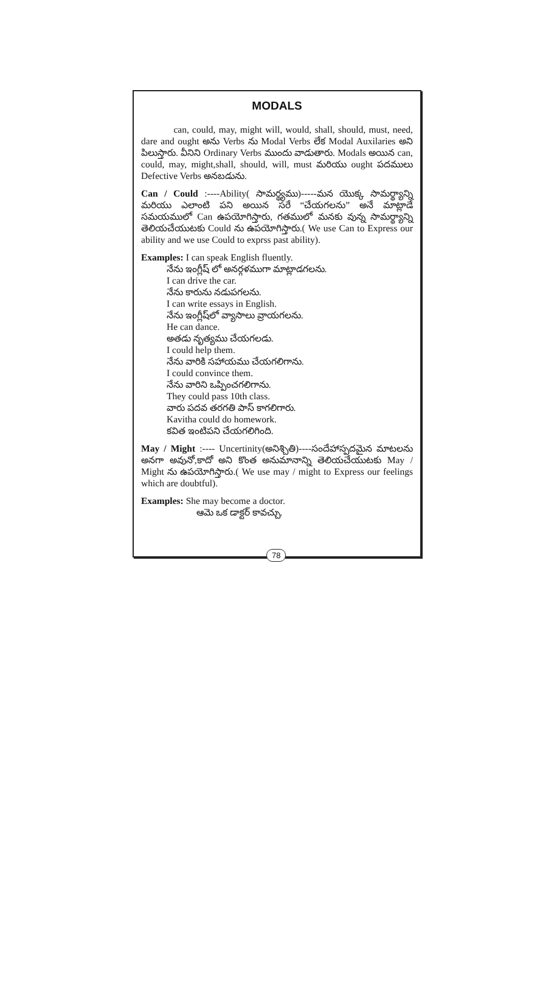MODALS
can, could, may, might will, would, shall, should, must, need, dare and ought అను Verbs ను Modal Verbs లేక Modal Auxilaries అని పిలుస్తారు. వీనిని Ordinary Verbs ముందు వాడుతారు. Modals అయిన can, could, may, might,shall, should, will, must మరియు ought పదములు Defective Verbs అనబడును.
Can / Could :----Ability( సామర్థ్యము)-----మన యొక్క సామర్థ్యాన్ని మరియు ఎలాంటి పని అయిన సరే “చేయగలను” అనే మాట్లాడే సమయములో Can ఉపయోగిస్తారు, గతములో మనకు వున్న సామర్థ్యాన్ని తెలియచేయుటకు Could ను ఉపయోగిస్తారు.( We use Can to Express our ability and we use Could to exprss past ability).
Examples: I can speak English fluently.
నేను ఇంగ్లీష్ లో అనర్గళముగా మాట్లాడగలను.
I can drive the car.
నేను కారును నడుపగలను.
I can write essays in English.
నేను ఇంగ్లీష్‌లో వ్యాసాలు వ్రాయగలను.
He can dance.
అతడు నృత్యము చేయగలడు.
I could help them.
నేను వారికి సహాయము చేయగలిగాను.
I could convince them.
నేను వారిని ఒప్పించగలిగాను.
They could pass 10th class.
వారు పదవ తరగతి పాస్ కాగలిగారు.
Kavitha could do homework.
కవిత ఇంటిపని చేయగలిగింది.
May / Might :---- Uncertinity(అనిశ్చితి)----సందేహాస్పదమైన మాటలను అనగా అవునో,కాదో అని కొంత అనుమానాన్ని తెలియచేయుటకు May / Might ను ఉపయోగిస్తారు.( We use may / might to Express our feelings which are doubtful).
Examples: She may become a doctor.
ఆమె ఒక డాక్టర్ కావచ్చు.
78